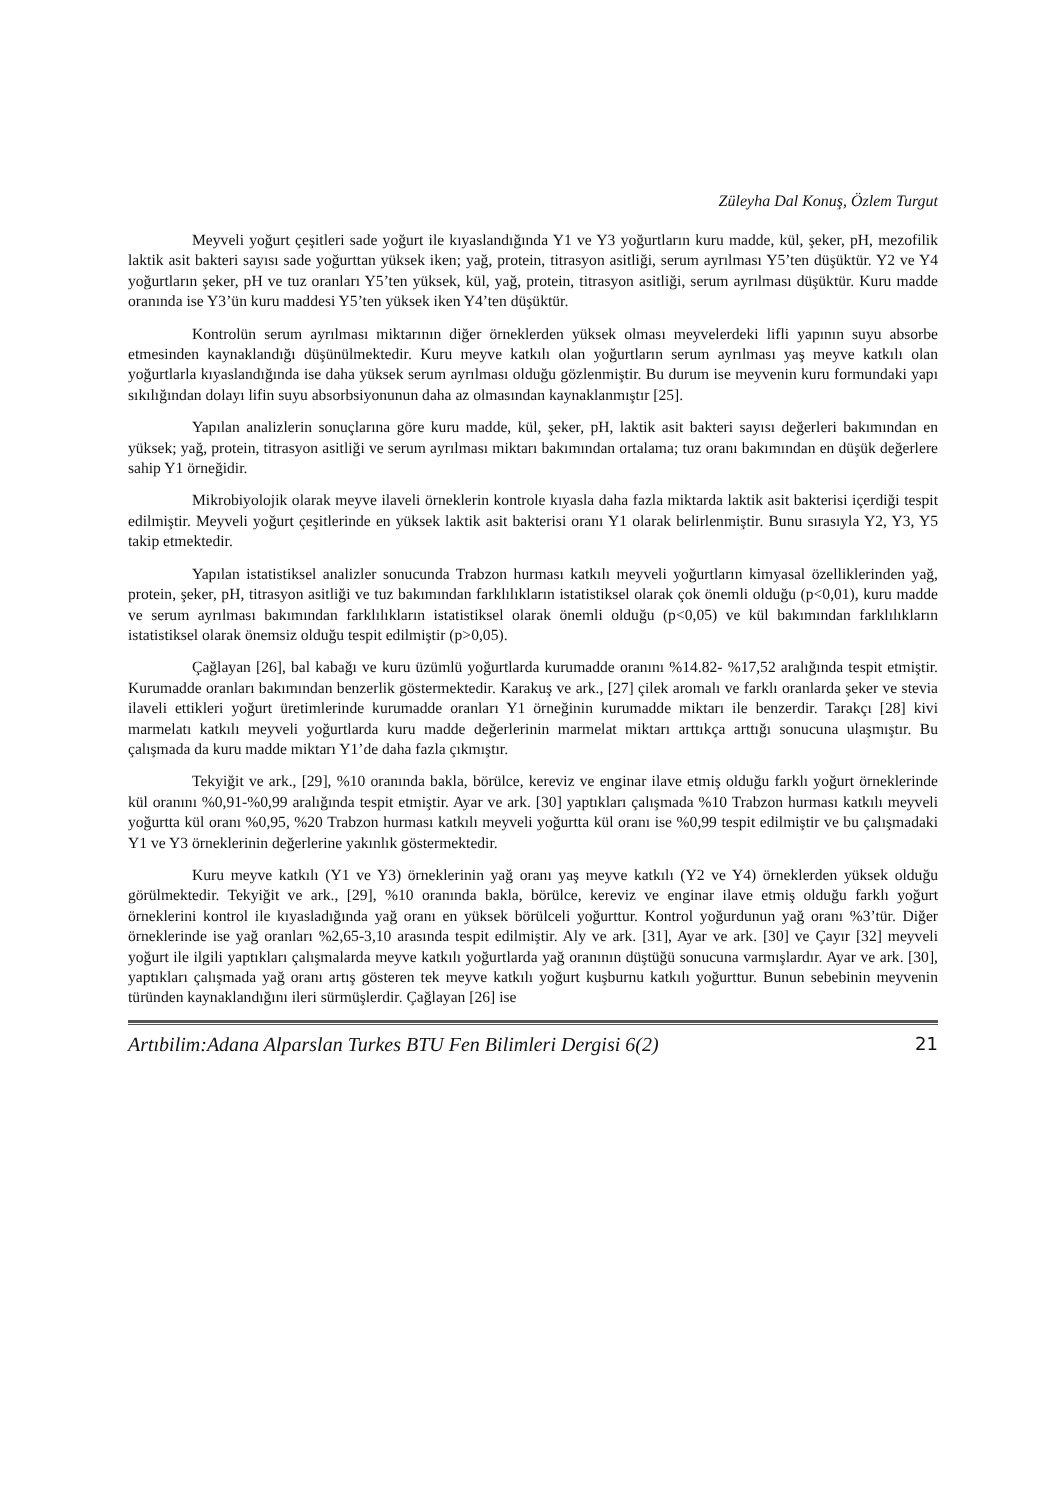Züleyha Dal Konuş, Özlem Turgut
Meyveli yoğurt çeşitleri sade yoğurt ile kıyaslandığında Y1 ve Y3 yoğurtların kuru madde, kül, şeker, pH, mezofilik laktik asit bakteri sayısı sade yoğurttan yüksek iken; yağ, protein, titrasyon asitliği, serum ayrılması Y5’ten düşüktür. Y2 ve Y4 yoğurtların şeker, pH ve tuz oranları Y5’ten yüksek, kül, yağ, protein, titrasyon asitliği, serum ayrılması düşüktür. Kuru madde oranında ise Y3’ün kuru maddesi Y5’ten yüksek iken Y4’ten düşüktür.
Kontrolün serum ayrılması miktarının diğer örneklerden yüksek olması meyvelerdeki lifli yapının suyu absorbe etmesinden kaynaklandığı düşünülmektedir. Kuru meyve katkılı olan yoğurtların serum ayrılması yaş meyve katkılı olan yoğurtlarla kıyaslandığında ise daha yüksek serum ayrılması olduğu gözlenmiştir. Bu durum ise meyvenin kuru formundaki yapı sıkılığından dolayı lifin suyu absorbsiyonunun daha az olmasından kaynaklanmıştır [25].
Yapılan analizlerin sonuçlarına göre kuru madde, kül, şeker, pH, laktik asit bakteri sayısı değerleri bakımından en yüksek; yağ, protein, titrasyon asitliği ve serum ayrılması miktarı bakımından ortalama; tuz oranı bakımından en düşük değerlere sahip Y1 örneğidir.
Mikrobiyolojik olarak meyve ilaveli örneklerin kontrole kıyasla daha fazla miktarda laktik asit bakterisi içerdiği tespit edilmiştir. Meyveli yoğurt çeşitlerinde en yüksek laktik asit bakterisi oranı Y1 olarak belirlenmiştir. Bunu sırasıyla Y2, Y3, Y5 takip etmektedir.
Yapılan istatistiksel analizler sonucunda Trabzon hurması katkılı meyveli yoğurtların kimyasal özelliklerinden yağ, protein, şeker, pH, titrasyon asitliği ve tuz bakımından farklılıkların istatistiksel olarak çok önemli olduğu (p<0,01), kuru madde ve serum ayrılması bakımından farklılıkların istatistiksel olarak önemli olduğu (p<0,05) ve kül bakımından farklılıkların istatistiksel olarak önemsiz olduğu tespit edilmiştir (p>0,05).
Çağlayan [26], bal kabağı ve kuru üzümlü yoğurtlarda kurumadde oranını %14.82- %17,52 aralığında tespit etmiştir. Kurumadde oranları bakımından benzerlik göstermektedir. Karakuş ve ark., [27] çilek aromalı ve farklı oranlarda şeker ve stevia ilaveli ettikleri yoğurt üretimlerinde kurumadde oranları Y1 örneğinin kurumadde miktarı ile benzerdir. Tarakçı [28] kivi marmelatı katkılı meyveli yoğurtlarda kuru madde değerlerinin marmelat miktarı arttıkça arttığı sonucuna ulaşmıştır. Bu çalışmada da kuru madde miktarı Y1’de daha fazla çıkmıştır.
Tekyiğit ve ark., [29], %10 oranında bakla, börülce, kereviz ve enginar ilave etmiş olduğu farklı yoğurt örneklerinde kül oranını %0,91-%0,99 aralığında tespit etmiştir. Ayar ve ark. [30] yaptıkları çalışmada %10 Trabzon hurması katkılı meyveli yoğurtta kül oranı %0,95, %20 Trabzon hurması katkılı meyveli yoğurtta kül oranı ise %0,99 tespit edilmiştir ve bu çalışmadaki Y1 ve Y3 örneklerinin değerlerine yakınlık göstermektedir.
Kuru meyve katkılı (Y1 ve Y3) örneklerinin yağ oranı yaş meyve katkılı (Y2 ve Y4) örneklerden yüksek olduğu görülmektedir. Tekyiğit ve ark., [29], %10 oranında bakla, börülce, kereviz ve enginar ilave etmiş olduğu farklı yoğurt örneklerini kontrol ile kıyasladığında yağ oranı en yüksek börülceli yoğurttur. Kontrol yoğurdunun yağ oranı %3’tür. Diğer örneklerinde ise yağ oranları %2,65-3,10 arasında tespit edilmiştir. Aly ve ark. [31], Ayar ve ark. [30] ve Çayır [32] meyveli yoğurt ile ilgili yaptıkları çalışmalarda meyve katkılı yoğurtlarda yağ oranının düştüğü sonucuna varmışlardır. Ayar ve ark. [30], yaptıkları çalışmada yağ oranı artış gösteren tek meyve katkılı yoğurt kuşburnu katkılı yoğurttur. Bunun sebebinin meyvenin türünden kaynaklandığını ileri sürmüşlerdir. Çağlayan [26] ise
Artıbilim:Adana Alparslan Turkes BTU Fen Bilimleri Dergisi 6(2) 21